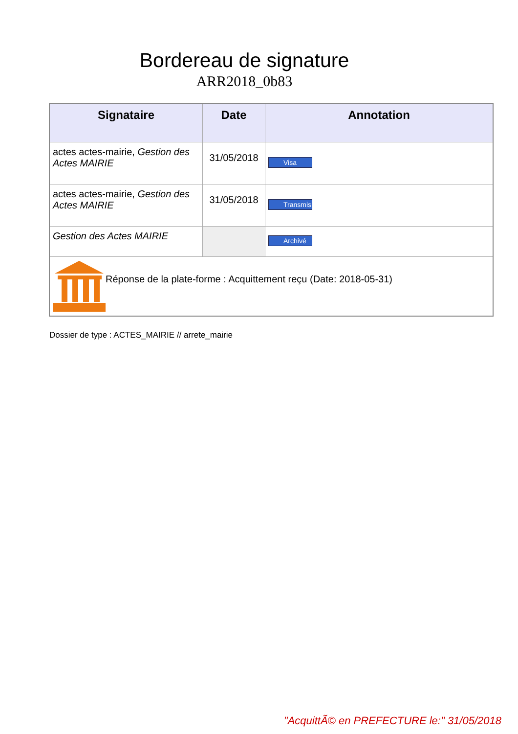Bordereau de signature
ARR2018_0b83
| Signataire | Date | Annotation |
| --- | --- | --- |
| actes actes-mairie, Gestion des Actes MAIRIE | 31/05/2018 | Visa |
| actes actes-mairie, Gestion des Actes MAIRIE | 31/05/2018 | Transmis |
| Gestion des Actes MAIRIE | | Archivé |
| Réponse de la plate-forme : Acquittement reçu (Date: 2018-05-31) | | |
Dossier de type : ACTES_MAIRIE // arrete_mairie
"AcquittÃ© en PREFECTURE le:" 31/05/2018